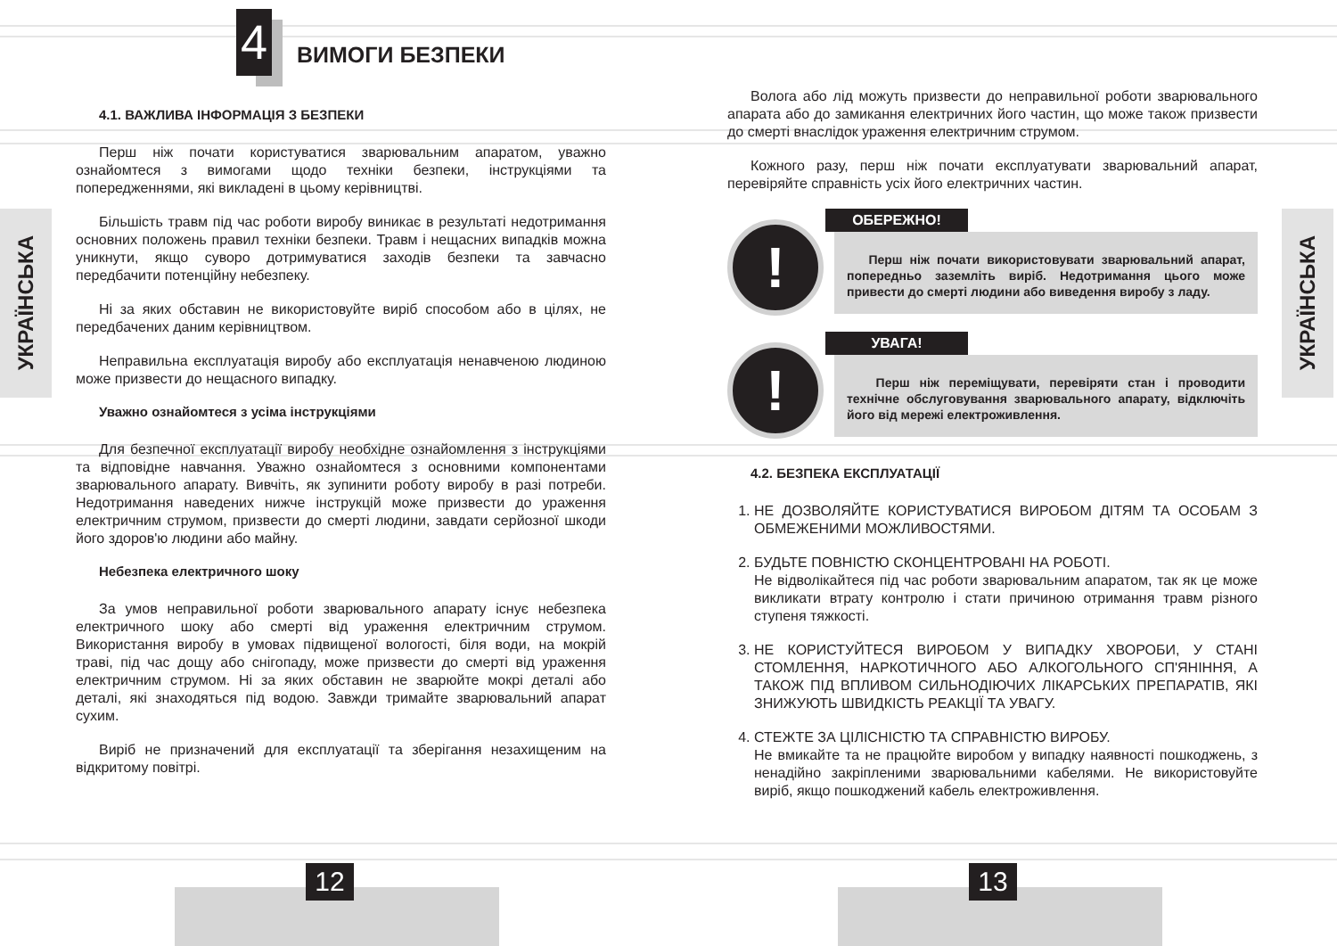УКРАЇНСЬКА
4 ВИМОГИ БЕЗПЕКИ
4.1. ВАЖЛИВА ІНФОРМАЦІЯ З БЕЗПЕКИ
Перш ніж почати користуватися зварювальним апаратом, уважно ознайомтеся з вимогами щодо техніки безпеки, інструкціями та попередженнями, які викладені в цьому керівництві.
Більшість травм під час роботи виробу виникає в результаті недотримання основних положень правил техніки безпеки. Травм і нещасних випадків можна уникнути, якщо суворо дотримуватися заходів безпеки та завчасно передбачити потенційну небезпеку.
Ні за яких обставин не використовуйте виріб способом або в цілях, не передбачених даним керівництвом.
Неправильна експлуатація виробу або експлуатація ненавченою людиною може призвести до нещасного випадку.
Уважно ознайомтеся з усіма інструкціями
Для безпечної експлуатації виробу необхідне ознайомлення з інструкціями та відповідне навчання. Уважно ознайомтеся з основними компонентами зварювального апарату. Вивчіть, як зупинити роботу виробу в разі потреби. Недотримання наведених нижче інструкцій може призвести до ураження електричним струмом, призвести до смерті людини, завдати серйозної шкоди його здоров'ю людини або майну.
Небезпека електричного шоку
За умов неправильної роботи зварювального апарату існує небезпека електричного шоку або смерті від ураження електричним струмом. Використання виробу в умовах підвищеної вологості, біля води, на мокрій траві, під час дощу або снігопаду, може призвести до смерті від ураження електричним струмом. Ні за яких обставин не зварюйте мокрі деталі або деталі, які знаходяться під водою. Завжди тримайте зварювальний апарат сухим.
Виріб не призначений для експлуатації та зберігання незахищеним на відкритому повітрі.
12
УКРАЇНСЬКА
Волога або лід можуть призвести до неправильної роботи зварювального апарата або до замикання електричних його частин, що може також призвести до смерті внаслідок ураження електричним струмом.
Кожного разу, перш ніж почати експлуатувати зварювальний апарат, перевіряйте справність усіх його електричних частин.
!
ОБЕРЕЖНО!
Перш ніж почати використовувати зварювальний апарат, попередньо заземліть виріб. Недотримання цього може привести до смерті людини або виведення виробу з ладу.
!
УВАГА!
Перш ніж переміщувати, перевіряти стан і проводити технічне обслуговування зварювального апарату, відключіть його від мережі електроживлення.
4.2. БЕЗПЕКА ЕКСПЛУАТАЦІЇ
1. НЕ ДОЗВОЛЯЙТЕ КОРИСТУВАТИСЯ ВИРОБОМ ДІТЯМ ТА ОСОБАМ З ОБМЕЖЕНИМИ МОЖЛИВОСТЯМИ.
2. БУДЬТЕ ПОВНІСТЮ СКОНЦЕНТРОВАНІ НА РОБОТІ.
Не відволікайтеся під час роботи зварювальним апаратом, так як це може викликати втрату контролю і стати причиною отримання травм різного ступеня тяжкості.
3. НЕ КОРИСТУЙТЕСЯ ВИРОБОМ У ВИПАДКУ ХВОРОБИ, У СТАНІ СТОМЛЕННЯ, НАРКОТИЧНОГО АБО АЛКОГОЛЬНОГО СП'ЯНІННЯ, А ТАКОЖ ПІД ВПЛИВОМ СИЛЬНОДІЮЧИХ ЛІКАРСЬКИХ ПРЕПАРАТІВ, ЯКІ ЗНИЖУЮТЬ ШВИДКІСТЬ РЕАКЦІЇ ТА УВАГУ.
4. СТЕЖТЕ ЗА ЦІЛІСНІСТЮ ТА СПРАВНІСТЮ ВИРОБУ.
Не вмикайте та не працюйте виробом у випадку наявності пошкоджень, з ненадійно закріпленими зварювальними кабелями. Не використовуйте виріб, якщо пошкоджений кабель електроживлення.
13